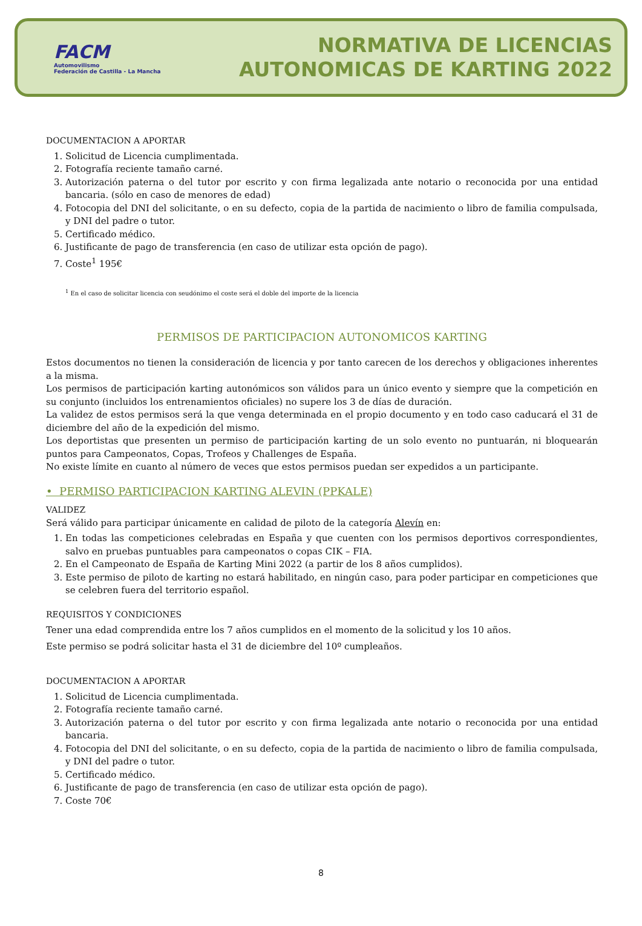FACM
Automovilismo
Federación de Castilla - La Mancha
NORMATIVA DE LICENCIAS
AUTONOMICAS DE KARTING 2022
DOCUMENTACION A APORTAR
1. Solicitud de Licencia cumplimentada.
2. Fotografía reciente tamaño carné.
3. Autorización paterna o del tutor por escrito y con firma legalizada ante notario o reconocida por una entidad bancaria. (sólo en caso de menores de edad)
4. Fotocopia del DNI del solicitante, o en su defecto, copia de la partida de nacimiento o libro de familia compulsada, y DNI del padre o tutor.
5. Certificado médico.
6. Justificante de pago de transferencia (en caso de utilizar esta opción de pago).
7. Coste<sup>1</sup> 195€
<sup>1</sup> En el caso de solicitar licencia con seudónimo el coste será el doble del importe de la licencia
PERMISOS DE PARTICIPACION AUTONOMICOS KARTING
Estos documentos no tienen la consideración de licencia y por tanto carecen de los derechos y obligaciones inherentes a la misma.
Los permisos de participación karting autonómicos son válidos para un único evento y siempre que la competición en su conjunto (incluidos los entrenamientos oficiales) no supere los 3 de días de duración.
La validez de estos permisos será la que venga determinada en el propio documento y en todo caso caducará el 31 de diciembre del año de la expedición del mismo.
Los deportistas que presenten un permiso de participación karting de un solo evento no puntuarán, ni bloquearán puntos para Campeonatos, Copas, Trofeos y Challenges de España.
No existe límite en cuanto al número de veces que estos permisos puedan ser expedidos a un participante.
• PERMISO PARTICIPACION KARTING ALEVIN (PPKALE)
VALIDEZ
Será válido para participar únicamente en calidad de piloto de la categoría Alevín en:
1. En todas las competiciones celebradas en España y que cuenten con los permisos deportivos correspondientes, salvo en pruebas puntuables para campeonatos o copas CIK – FIA.
2. En el Campeonato de España de Karting Mini 2022 (a partir de los 8 años cumplidos).
3. Este permiso de piloto de karting no estará habilitado, en ningún caso, para poder participar en competiciones que se celebren fuera del territorio español.
REQUISITOS Y CONDICIONES
Tener una edad comprendida entre los 7 años cumplidos en el momento de la solicitud y los 10 años.
Este permiso se podrá solicitar hasta el 31 de diciembre del 10º cumpleaños.
DOCUMENTACION A APORTAR
1. Solicitud de Licencia cumplimentada.
2. Fotografía reciente tamaño carné.
3. Autorización paterna o del tutor por escrito y con firma legalizada ante notario o reconocida por una entidad bancaria.
4. Fotocopia del DNI del solicitante, o en su defecto, copia de la partida de nacimiento o libro de familia compulsada, y DNI del padre o tutor.
5. Certificado médico.
6. Justificante de pago de transferencia (en caso de utilizar esta opción de pago).
7. Coste 70€
8